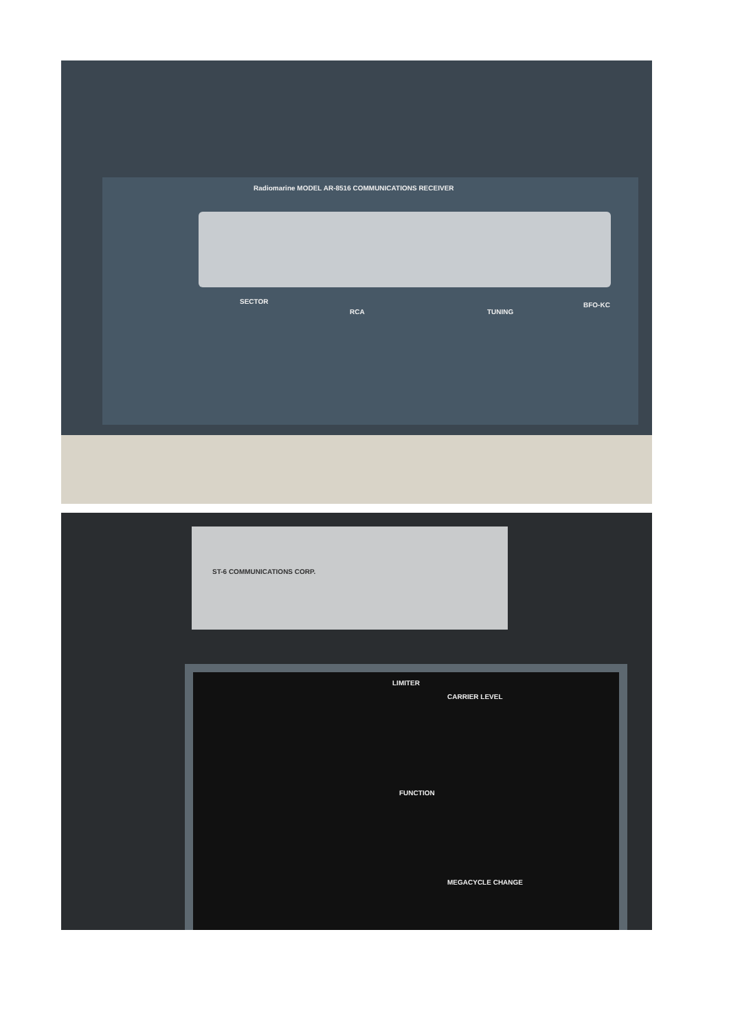Radiomarine MODEL AR-8516 COMMUNICATIONS RECEIVER
RCA
SECTOR
TUNING
BFO-KC
ST-6 COMMUNICATIONS CORP.
CARRIER LEVEL
LIMITER
FUNCTION
MEGACYCLE CHANGE